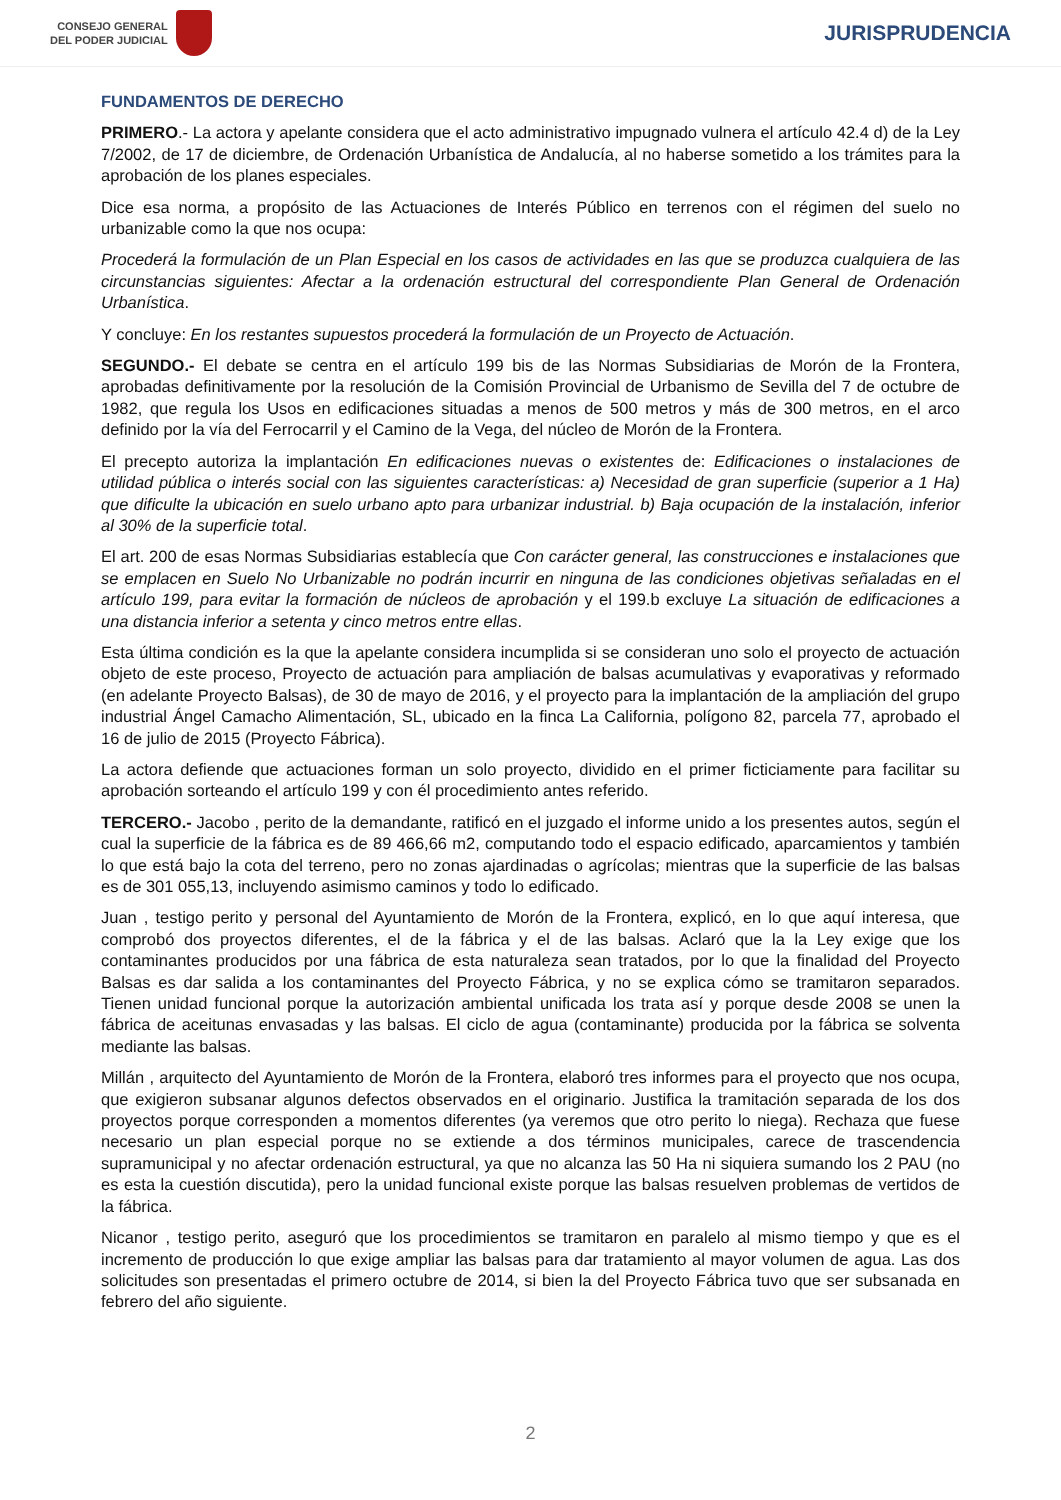CONSEJO GENERAL
DEL PODER JUDICIAL
JURISPRUDENCIA
FUNDAMENTOS DE DERECHO
PRIMERO.- La actora y apelante considera que el acto administrativo impugnado vulnera el artículo 42.4 d) de la Ley 7/2002, de 17 de diciembre, de Ordenación Urbanística de Andalucía, al no haberse sometido a los trámites para la aprobación de los planes especiales.
Dice esa norma, a propósito de las Actuaciones de Interés Público en terrenos con el régimen del suelo no urbanizable como la que nos ocupa:
Procederá la formulación de un Plan Especial en los casos de actividades en las que se produzca cualquiera de las circunstancias siguientes: Afectar a la ordenación estructural del correspondiente Plan General de Ordenación Urbanística.
Y concluye: En los restantes supuestos procederá la formulación de un Proyecto de Actuación.
SEGUNDO.- El debate se centra en el artículo 199 bis de las Normas Subsidiarias de Morón de la Frontera, aprobadas definitivamente por la resolución de la Comisión Provincial de Urbanismo de Sevilla del 7 de octubre de 1982, que regula los Usos en edificaciones situadas a menos de 500 metros y más de 300 metros, en el arco definido por la vía del Ferrocarril y el Camino de la Vega, del núcleo de Morón de la Frontera.
El precepto autoriza la implantación En edificaciones nuevas o existentes de: Edificaciones o instalaciones de utilidad pública o interés social con las siguientes características: a) Necesidad de gran superficie (superior a 1 Ha) que dificulte la ubicación en suelo urbano apto para urbanizar industrial. b) Baja ocupación de la instalación, inferior al 30% de la superficie total.
El art. 200 de esas Normas Subsidiarias establecía que Con carácter general, las construcciones e instalaciones que se emplacen en Suelo No Urbanizable no podrán incurrir en ninguna de las condiciones objetivas señaladas en el artículo 199, para evitar la formación de núcleos de aprobación y el 199.b excluye La situación de edificaciones a una distancia inferior a setenta y cinco metros entre ellas.
Esta última condición es la que la apelante considera incumplida si se consideran uno solo el proyecto de actuación objeto de este proceso, Proyecto de actuación para ampliación de balsas acumulativas y evaporativas y reformado (en adelante Proyecto Balsas), de 30 de mayo de 2016, y el proyecto para la implantación de la ampliación del grupo industrial Ángel Camacho Alimentación, SL, ubicado en la finca La California, polígono 82, parcela 77, aprobado el 16 de julio de 2015 (Proyecto Fábrica).
La actora defiende que actuaciones forman un solo proyecto, dividido en el primer ficticiamente para facilitar su aprobación sorteando el artículo 199 y con él procedimiento antes referido.
TERCERO.- Jacobo , perito de la demandante, ratificó en el juzgado el informe unido a los presentes autos, según el cual la superficie de la fábrica es de 89 466,66 m2, computando todo el espacio edificado, aparcamientos y también lo que está bajo la cota del terreno, pero no zonas ajardinadas o agrícolas; mientras que la superficie de las balsas es de 301 055,13, incluyendo asimismo caminos y todo lo edificado.
Juan , testigo perito y personal del Ayuntamiento de Morón de la Frontera, explicó, en lo que aquí interesa, que comprobó dos proyectos diferentes, el de la fábrica y el de las balsas. Aclaró que la la Ley exige que los contaminantes producidos por una fábrica de esta naturaleza sean tratados, por lo que la finalidad del Proyecto Balsas es dar salida a los contaminantes del Proyecto Fábrica, y no se explica cómo se tramitaron separados. Tienen unidad funcional porque la autorización ambiental unificada los trata así y porque desde 2008 se unen la fábrica de aceitunas envasadas y las balsas. El ciclo de agua (contaminante) producida por la fábrica se solventa mediante las balsas.
Millán , arquitecto del Ayuntamiento de Morón de la Frontera, elaboró tres informes para el proyecto que nos ocupa, que exigieron subsanar algunos defectos observados en el originario. Justifica la tramitación separada de los dos proyectos porque corresponden a momentos diferentes (ya veremos que otro perito lo niega). Rechaza que fuese necesario un plan especial porque no se extiende a dos términos municipales, carece de trascendencia supramunicipal y no afectar ordenación estructural, ya que no alcanza las 50 Ha ni siquiera sumando los 2 PAU (no es esta la cuestión discutida), pero la unidad funcional existe porque las balsas resuelven problemas de vertidos de la fábrica.
Nicanor , testigo perito, aseguró que los procedimientos se tramitaron en paralelo al mismo tiempo y que es el incremento de producción lo que exige ampliar las balsas para dar tratamiento al mayor volumen de agua. Las dos solicitudes son presentadas el primero octubre de 2014, si bien la del Proyecto Fábrica tuvo que ser subsanada en febrero del año siguiente.
2